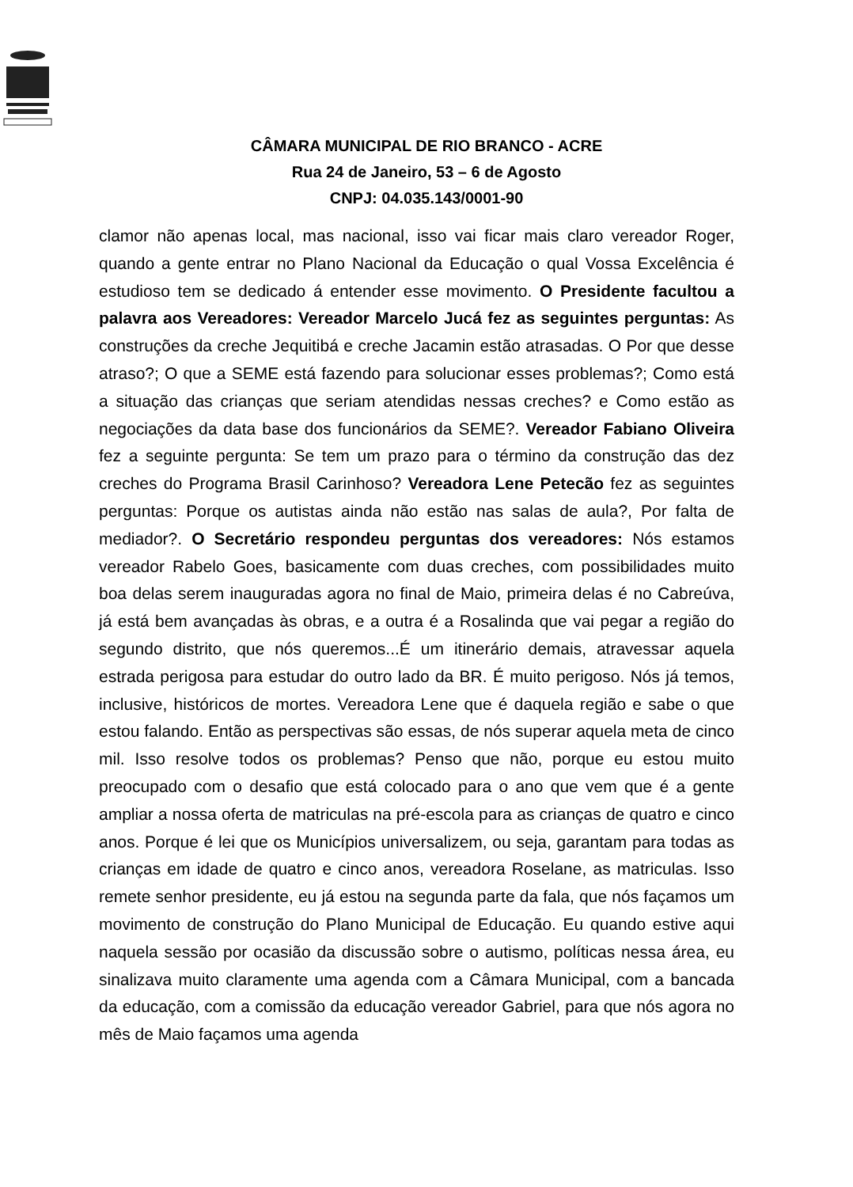CÂMARA MUNICIPAL DE RIO BRANCO - ACRE
Rua 24 de Janeiro, 53 – 6 de Agosto
CNPJ: 04.035.143/0001-90
clamor não apenas local, mas nacional, isso vai ficar mais claro vereador Roger, quando a gente entrar no Plano Nacional da Educação o qual Vossa Excelência é estudioso tem se dedicado á entender esse movimento. O Presidente facultou a palavra aos Vereadores: Vereador Marcelo Jucá fez as seguintes perguntas: As construções da creche Jequitibá e creche Jacamin estão atrasadas. O Por que desse atraso?; O que a SEME está fazendo para solucionar esses problemas?; Como está a situação das crianças que seriam atendidas nessas creches? e Como estão as negociações da data base dos funcionários da SEME?. Vereador Fabiano Oliveira fez a seguinte pergunta: Se tem um prazo para o término da construção das dez creches do Programa Brasil Carinhoso? Vereadora Lene Petecão fez as seguintes perguntas: Porque os autistas ainda não estão nas salas de aula?, Por falta de mediador?. O Secretário respondeu perguntas dos vereadores: Nós estamos vereador Rabelo Goes, basicamente com duas creches, com possibilidades muito boa delas serem inauguradas agora no final de Maio, primeira delas é no Cabreúva, já está bem avançadas às obras, e a outra é a Rosalinda que vai pegar a região do segundo distrito, que nós queremos...É um itinerário demais, atravessar aquela estrada perigosa para estudar do outro lado da BR. É muito perigoso. Nós já temos, inclusive, históricos de mortes. Vereadora Lene que é daquela região e sabe o que estou falando. Então as perspectivas são essas, de nós superar aquela meta de cinco mil. Isso resolve todos os problemas? Penso que não, porque eu estou muito preocupado com o desafio que está colocado para o ano que vem que é a gente ampliar a nossa oferta de matriculas na pré-escola para as crianças de quatro e cinco anos. Porque é lei que os Municípios universalizem, ou seja, garantam para todas as crianças em idade de quatro e cinco anos, vereadora Roselane, as matriculas. Isso remete senhor presidente, eu já estou na segunda parte da fala, que nós façamos um movimento de construção do Plano Municipal de Educação. Eu quando estive aqui naquela sessão por ocasião da discussão sobre o autismo, políticas nessa área, eu sinalizava muito claramente uma agenda com a Câmara Municipal, com a bancada da educação, com a comissão da educação vereador Gabriel, para que nós agora no mês de Maio façamos uma agenda
​